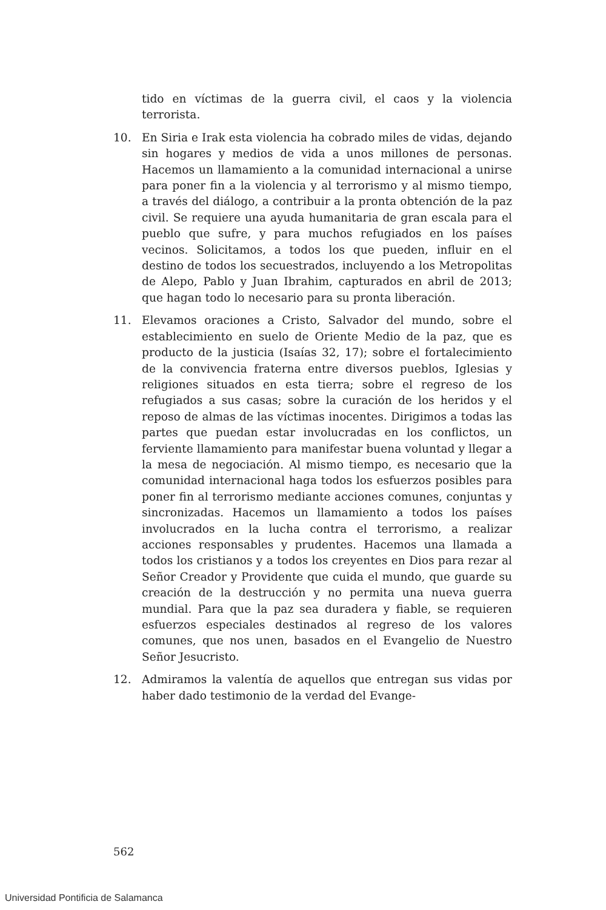tido en víctimas de la guerra civil, el caos y la violencia terrorista.
10. En Siria e Irak esta violencia ha cobrado miles de vidas, dejando sin hogares y medios de vida a unos millones de personas. Hacemos un llamamiento a la comunidad internacional a unirse para poner fin a la violencia y al terrorismo y al mismo tiempo, a través del diálogo, a contribuir a la pronta obtención de la paz civil. Se requiere una ayuda humanitaria de gran escala para el pueblo que sufre, y para muchos refugiados en los países vecinos. Solicitamos, a todos los que pueden, influir en el destino de todos los secuestrados, incluyendo a los Metropolitas de Alepo, Pablo y Juan Ibrahim, capturados en abril de 2013; que hagan todo lo necesario para su pronta liberación.
11. Elevamos oraciones a Cristo, Salvador del mundo, sobre el establecimiento en suelo de Oriente Medio de la paz, que es producto de la justicia (Isaías 32, 17); sobre el fortalecimiento de la convivencia fraterna entre diversos pueblos, Iglesias y religiones situados en esta tierra; sobre el regreso de los refugiados a sus casas; sobre la curación de los heridos y el reposo de almas de las víctimas inocentes. Dirigimos a todas las partes que puedan estar involucradas en los conflictos, un ferviente llamamiento para manifestar buena voluntad y llegar a la mesa de negociación. Al mismo tiempo, es necesario que la comunidad internacional haga todos los esfuerzos posibles para poner fin al terrorismo mediante acciones comunes, conjuntas y sincronizadas. Hacemos un llamamiento a todos los países involucrados en la lucha contra el terrorismo, a realizar acciones responsables y prudentes. Hacemos una llamada a todos los cristianos y a todos los creyentes en Dios para rezar al Señor Creador y Providente que cuida el mundo, que guarde su creación de la destrucción y no permita una nueva guerra mundial. Para que la paz sea duradera y fiable, se requieren esfuerzos especiales destinados al regreso de los valores comunes, que nos unen, basados en el Evangelio de Nuestro Señor Jesucristo.
12. Admiramos la valentía de aquellos que entregan sus vidas por haber dado testimonio de la verdad del Evange-
562
Universidad Pontificia de Salamanca